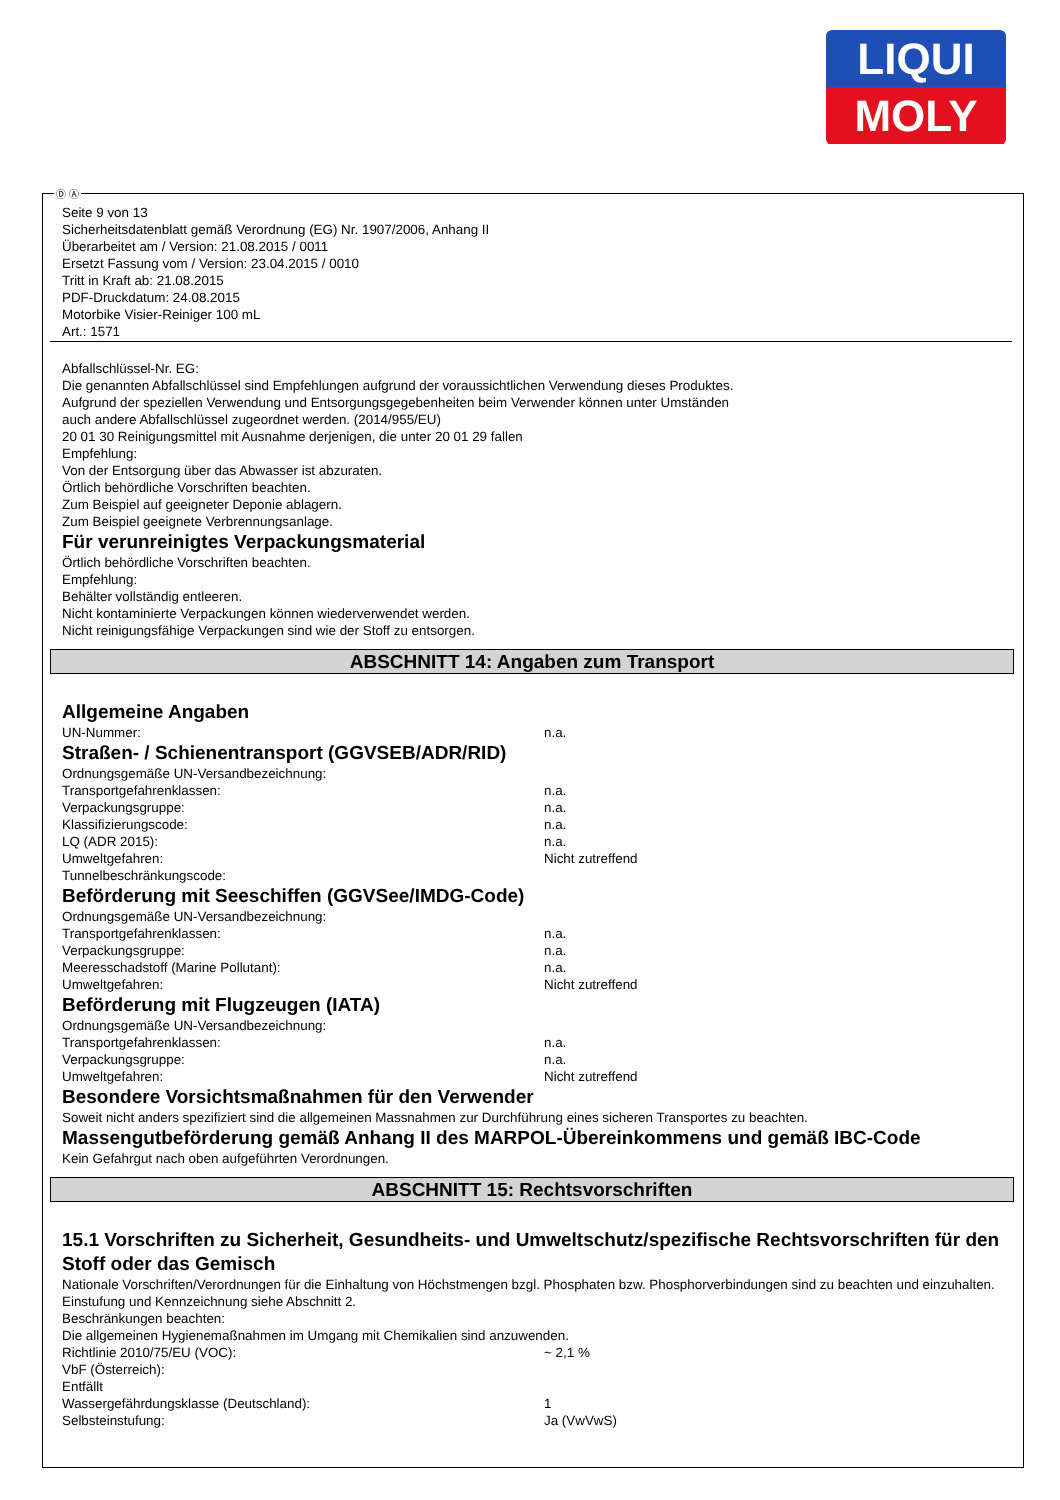LIQUI
MOLY
Ⓓ Ⓐ
Seite 9 von 13
Sicherheitsdatenblatt gemäß Verordnung (EG) Nr. 1907/2006, Anhang II
Überarbeitet am / Version: 21.08.2015 / 0011
Ersetzt Fassung vom / Version: 23.04.2015 / 0010
Tritt in Kraft ab: 21.08.2015
PDF-Druckdatum: 24.08.2015
Motorbike Visier-Reiniger 100 mL
Art.: 1571
Abfallschlüssel-Nr. EG:
Die genannten Abfallschlüssel sind Empfehlungen aufgrund der voraussichtlichen Verwendung dieses Produktes.
Aufgrund der speziellen Verwendung und Entsorgungsgegebenheiten beim Verwender können unter Umständen
auch andere Abfallschlüssel zugeordnet werden. (2014/955/EU)
20 01 30 Reinigungsmittel mit Ausnahme derjenigen, die unter 20 01 29 fallen
Empfehlung:
Von der Entsorgung über das Abwasser ist abzuraten.
Örtlich behördliche Vorschriften beachten.
Zum Beispiel auf geeigneter Deponie ablagern.
Zum Beispiel geeignete Verbrennungsanlage.
Für verunreinigtes Verpackungsmaterial
Örtlich behördliche Vorschriften beachten.
Empfehlung:
Behälter vollständig entleeren.
Nicht kontaminierte Verpackungen können wiederverwendet werden.
Nicht reinigungsfähige Verpackungen sind wie der Stoff zu entsorgen.
ABSCHNITT 14: Angaben zum Transport
Allgemeine Angaben
UN-Nummer: n.a.
Straßen- / Schienentransport (GGVSEB/ADR/RID)
Ordnungsgemäße UN-Versandbezeichnung:
Transportgefahrenklassen: n.a.
Verpackungsgruppe: n.a.
Klassifizierungscode: n.a.
LQ (ADR 2015): n.a.
Umweltgefahren: Nicht zutreffend
Tunnelbeschränkungscode:
Beförderung mit Seeschiffen (GGVSee/IMDG-Code)
Ordnungsgemäße UN-Versandbezeichnung:
Transportgefahrenklassen: n.a.
Verpackungsgruppe: n.a.
Meeresschadstoff (Marine Pollutant): n.a.
Umweltgefahren: Nicht zutreffend
Beförderung mit Flugzeugen (IATA)
Ordnungsgemäße UN-Versandbezeichnung:
Transportgefahrenklassen: n.a.
Verpackungsgruppe: n.a.
Umweltgefahren: Nicht zutreffend
Besondere Vorsichtsmaßnahmen für den Verwender
Soweit nicht anders spezifiziert sind die allgemeinen Massnahmen zur Durchführung eines sicheren Transportes zu beachten.
Massengutbeförderung gemäß Anhang II des MARPOL-Übereinkommens und gemäß IBC-Code
Kein Gefahrgut nach oben aufgeführten Verordnungen.
ABSCHNITT 15: Rechtsvorschriften
15.1 Vorschriften zu Sicherheit, Gesundheits- und Umweltschutz/spezifische Rechtsvorschriften für den Stoff oder das Gemisch
Nationale Vorschriften/Verordnungen für die Einhaltung von Höchstmengen bzgl. Phosphaten bzw. Phosphorverbindungen sind zu beachten und einzuhalten.
Einstufung und Kennzeichnung siehe Abschnitt 2.
Beschränkungen beachten:
Die allgemeinen Hygienemaßnahmen im Umgang mit Chemikalien sind anzuwenden.
Richtlinie 2010/75/EU (VOC): ~ 2,1 %
VbF (Österreich):
Entfällt
Wassergefährdungsklasse (Deutschland): 1
Selbsteinstufung: Ja (VwVwS)